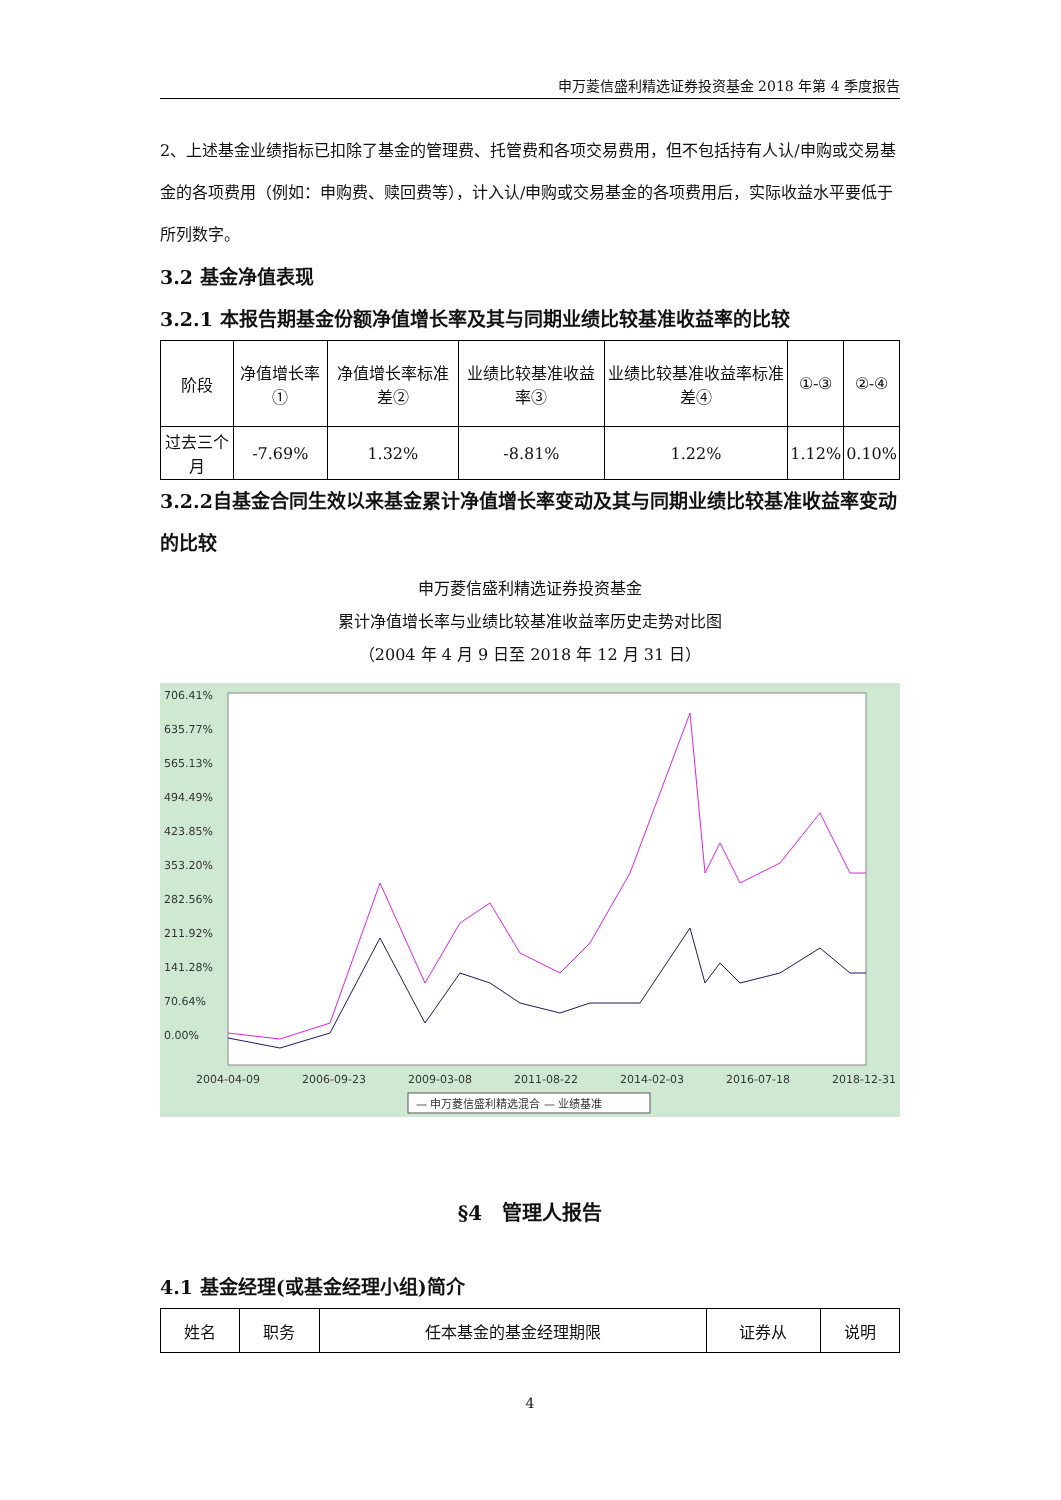申万菱信盛利精选证券投资基金 2018 年第 4 季度报告
2、上述基金业绩指标已扣除了基金的管理费、托管费和各项交易费用，但不包括持有人认/申购或交易基金的各项费用（例如：申购费、赎回费等），计入认/申购或交易基金的各项费用后，实际收益水平要低于所列数字。
3.2 基金净值表现
3.2.1 本报告期基金份额净值增长率及其与同期业绩比较基准收益率的比较
| 阶段 | 净值增长率① | 净值增长率标准差② | 业绩比较基准收益率③ | 业绩比较基准收益率标准差④ | ①-③ | ②-④ |
| --- | --- | --- | --- | --- | --- | --- |
| 过去三个月 | -7.69% | 1.32% | -8.81% | 1.22% | 1.12% | 0.10% |
3.2.2自基金合同生效以来基金累计净值增长率变动及其与同期业绩比较基准收益率变动的比较
申万菱信盛利精选证券投资基金
累计净值增长率与业绩比较基准收益率历史走势对比图
（2004 年 4 月 9 日至 2018 年 12 月 31 日）
706.41%
635.77%
565.13%
494.49%
423.85%
353.20%
282.56%
211.92%
141.28%
70.64%
0.00%
2004-04-09
2006-09-23
2009-03-08
2011-08-22
2014-02-03
2016-07-18
2018-12-31
— 申万菱信盛利精选混合 — 业绩基准
§4　管理人报告
4.1 基金经理(或基金经理小组)简介
| 姓名 | 职务 | 任本基金的基金经理期限 | 证券从 | 说明 |
4